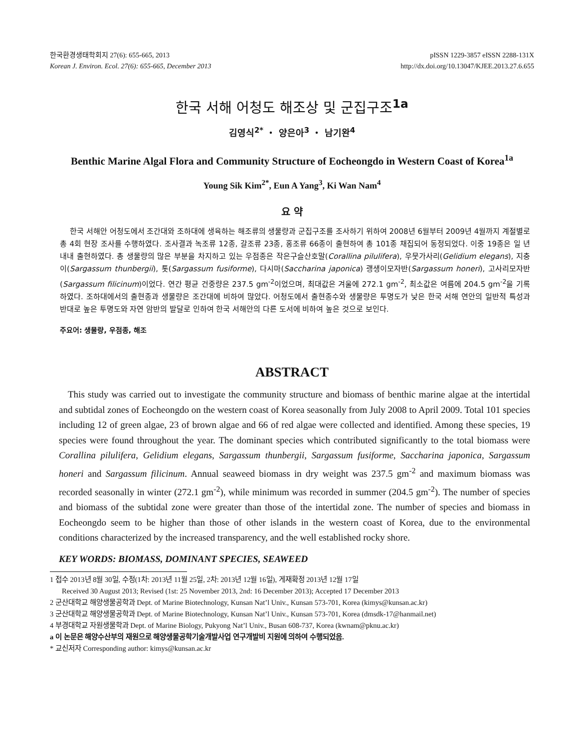한국환경생태학회지 27(6): 655-665, 2013
Korean J. Environ. Ecol. 27(6): 655-665, December 2013
pISSN 1229-3857 eISSN 2288-131X
http://dx.doi.org/10.13047/KJEE.2013.27.6.655
한국 서해 어청도 해조상 및 군집구조<sup>1a</sup>
김영식<sup>2*</sup> ・ 양은아<sup>3</sup> ・ 남기완<sup>4</sup>
Benthic Marine Algal Flora and Community Structure of Eocheongdo in Western Coast of Korea<sup>1a</sup>
Young Sik Kim<sup>2*</sup>, Eun A Yang<sup>3</sup>, Ki Wan Nam<sup>4</sup>
요 약
한국 서해안 어청도에서 조간대와 조하대에 생육하는 해조류의 생물량과 군집구조를 조사하기 위하여 2008년 6월부터 2009년 4월까지 계절별로 총 4회 현장 조사를 수행하였다. 조사결과 녹조류 12종, 갈조류 23종, 홍조류 66종이 출현하여 총 101종 채집되어 동정되었다. 이중 19종은 일 년 내내 출현하였다. 총 생물량의 많은 부분을 차지하고 있는 우점종은 작은구슬산호말(Corallina pilulifera), 우뭇가사리(Gelidium elegans), 지충이(Sargassum thunbergii), 톳(Sargassum fusiforme), 다시마(Saccharina japonica) 괭생이모자반(Sargassum honeri), 고사리모자반(Sargassum filicinum)이었다. 연간 평균 건중량은 237.5 gm<sup>-2</sup>이었으며, 최대값은 겨울에 272.1 gm<sup>-2</sup>, 최소값은 여름에 204.5 gm<sup>-2</sup>을 기록하였다. 조하대에서의 출현종과 생물량은 조간대에 비하여 많았다. 어청도에서 출현종수와 생물량은 투명도가 낮은 한국 서해 연안의 일반적 특성과 반대로 높은 투명도와 자연 암반의 발달로 인하여 한국 서해안의 다른 도서에 비하여 높은 것으로 보인다.
주요어: 생물량, 우점종, 해조
ABSTRACT
This study was carried out to investigate the community structure and biomass of benthic marine algae at the intertidal and subtidal zones of Eocheongdo on the western coast of Korea seasonally from July 2008 to April 2009. Total 101 species including 12 of green algae, 23 of brown algae and 66 of red algae were collected and identified. Among these species, 19 species were found throughout the year. The dominant species which contributed significantly to the total biomass were Corallina pilulifera, Gelidium elegans, Sargassum thunbergii, Sargassum fusiforme, Saccharina japonica, Sargassum honeri and Sargassum filicinum. Annual seaweed biomass in dry weight was 237.5 gm<sup>-2</sup> and maximum biomass was recorded seasonally in winter (272.1 gm<sup>-2</sup>), while minimum was recorded in summer (204.5 gm<sup>-2</sup>). The number of species and biomass of the subtidal zone were greater than those of the intertidal zone. The number of species and biomass in Eocheongdo seem to be higher than those of other islands in the western coast of Korea, due to the environmental conditions characterized by the increased transparency, and the well established rocky shore.
KEY WORDS: BIOMASS, DOMINANT SPECIES, SEAWEED
1 접수 2013년 8월 30일, 수정(1차: 2013년 11월 25일, 2차: 2013년 12월 16일), 게재확정 2013년 12월 17일
Received 30 August 2013; Revised (1st: 25 November 2013, 2nd: 16 December 2013); Accepted 17 December 2013
2 군산대학교 해양생물공학과 Dept. of Marine Biotechnology, Kunsan Nat’l Univ., Kunsan 573-701, Korea (kimys@kunsan.ac.kr)
3 군산대학교 해양생물공학과 Dept. of Marine Biotechnology, Kunsan Nat’l Univ., Kunsan 573-701, Korea (dmsdk-17@hanmail.net)
4 부경대학교 자원생물학과 Dept. of Marine Biology, Pukyong Nat’l Univ., Busan 608-737, Korea (kwnam@pknu.ac.kr)
a 이 논문은 해양수산부의 재원으로 해양생물공학기술개발사업 연구개발비 지원에 의하여 수행되었음.
* 교신저자 Corresponding author: kimys@kunsan.ac.kr